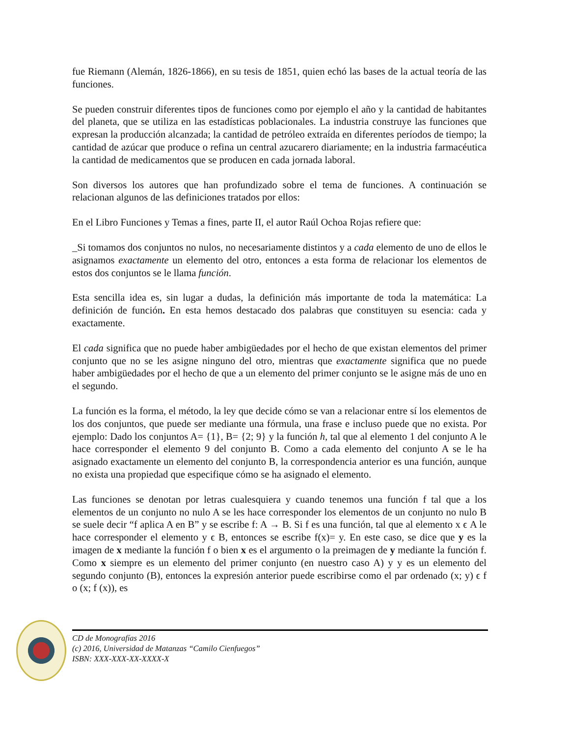fue Riemann (Alemán, 1826-1866), en su tesis de 1851, quien echó las bases de la actual teoría de las funciones.
Se pueden construir diferentes tipos de funciones como por ejemplo el año y la cantidad de habitantes del planeta, que se utiliza en las estadísticas poblacionales. La industria construye las funciones que expresan la producción alcanzada; la cantidad de petróleo extraída en diferentes períodos de tiempo; la cantidad de azúcar que produce o refina un central azucarero diariamente; en la industria farmacéutica la cantidad de medicamentos que se producen en cada jornada laboral.
Son diversos los autores que han profundizado sobre el tema de funciones. A continuación se relacionan algunos de las definiciones tratados por ellos:
En el Libro Funciones y Temas a fines, parte II, el autor Raúl Ochoa Rojas refiere que:
_Si tomamos dos conjuntos no nulos, no necesariamente distintos y a cada elemento de uno de ellos le asignamos exactamente un elemento del otro, entonces a esta forma de relacionar los elementos de estos dos conjuntos se le llama función.
Esta sencilla idea es, sin lugar a dudas, la definición más importante de toda la matemática: La definición de función. En esta hemos destacado dos palabras que constituyen su esencia: cada y exactamente.
El cada significa que no puede haber ambigüedades por el hecho de que existan elementos del primer conjunto que no se les asigne ninguno del otro, mientras que exactamente significa que no puede haber ambigüedades por el hecho de que a un elemento del primer conjunto se le asigne más de uno en el segundo.
La función es la forma, el método, la ley que decide cómo se van a relacionar entre sí los elementos de los dos conjuntos, que puede ser mediante una fórmula, una frase e incluso puede que no exista. Por ejemplo: Dado los conjuntos A= {1}, B= {2; 9} y la función h, tal que al elemento 1 del conjunto A le hace corresponder el elemento 9 del conjunto B. Como a cada elemento del conjunto A se le ha asignado exactamente un elemento del conjunto B, la correspondencia anterior es una función, aunque no exista una propiedad que especifique cómo se ha asignado el elemento.
Las funciones se denotan por letras cualesquiera y cuando tenemos una función f tal que a los elementos de un conjunto no nulo A se les hace corresponder los elementos de un conjunto no nulo B se suele decir “f aplica A en B” y se escribe f: A → B. Si f es una función, tal que al elemento x ϵ A le hace corresponder el elemento y ϵ B, entonces se escribe f(x)= y. En este caso, se dice que y es la imagen de x mediante la función f o bien x es el argumento o la preimagen de y mediante la función f. Como x siempre es un elemento del primer conjunto (en nuestro caso A) y y es un elemento del segundo conjunto (B), entonces la expresión anterior puede escribirse como el par ordenado (x; y) ϵ f o (x; f (x)), es
CD de Monografías 2016
(c) 2016, Universidad de Matanzas “Camilo Cienfuegos”
ISBN: XXX-XXX-XX-XXXX-X